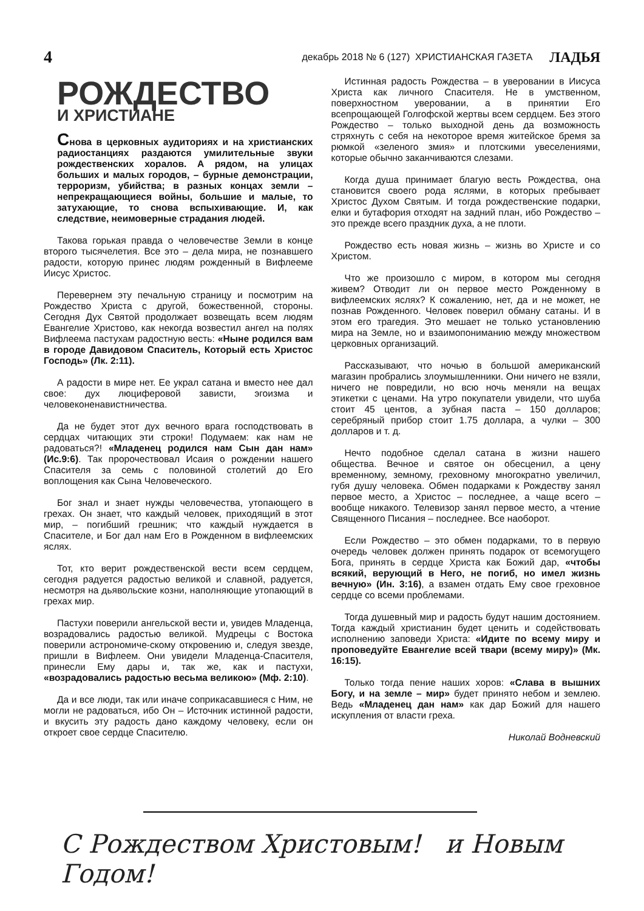4 декабрь 2018 № 6 (127) ХРИСТИАНСКАЯ ГАЗЕТА ЛАДЬЯ
РОЖДЕСТВО
И ХРИСТИАНЕ
Снова в церковных аудиториях и на христианских радиостанциях раздаются умилительные звуки рождественских хоралов. А рядом, на улицах больших и малых городов, – бурные демонстрации, терроризм, убийства; в разных концах земли – непрекращающиеся войны, большие и малые, то затухающие, то снова вспыхивающие. И, как следствие, неимоверные страдания людей.
Такова горькая правда о человечестве Земли в конце второго тысячелетия. Все это – дела мира, не познавшего радости, которую принес людям рожденный в Вифлееме Иисус Христос.
Перевернем эту печальную страницу и посмотрим на Рождество Христа с другой, божественной, стороны. Сегодня Дух Святой продолжает возвещать всем людям Евангелие Христово, как некогда возвестил ангел на полях Вифлеема пастухам радостную весть: «Ныне родился вам в городе Давидовом Спаситель, Который есть Христос Господь» (Лк. 2:11).
А радости в мире нет. Ее украл сатана и вместо нее дал свое: дух люциферовой зависти, эгоизма и человеконенавистничества.
Да не будет этот дух вечного врага господствовать в сердцах читающих эти строки! Подумаем: как нам не радоваться?! «Младенец родился нам Сын дан нам» (Ис.9:6). Так пророчествовал Исаия о рождении нашего Спасителя за семь с половиной столетий до Его воплощения как Сына Человеческого.
Бог знал и знает нужды человечества, утопающего в грехах. Он знает, что каждый человек, приходящий в этот мир, – погибший грешник; что каждый нуждается в Спасителе, и Бог дал нам Его в Рожденном в вифлеемских яслях.
Тот, кто верит рождественской вести всем сердцем, сегодня радуется радостью великой и славной, радуется, несмотря на дьявольские козни, наполняющие утопающий в грехах мир.
Пастухи поверили ангельской вести и, увидев Младенца, возрадовались радостью великой. Мудрецы с Востока поверили астрономиче-скому откровению и, следуя звезде, пришли в Вифлеем. Они увидели Младенца-Спасителя, принесли Ему дары и, так же, как и пастухи, «возрадовались радостью весьма великою» (Мф. 2:10).
Да и все люди, так или иначе соприкасавшиеся с Ним, не могли не радоваться, ибо Он – Источник истинной радости, и вкусить эту радость дано каждому человеку, если он откроет свое сердце Спасителю.
Истинная радость Рождества – в уверовании в Иисуса Христа как личного Спасителя. Не в умственном, поверхностном уверовании, а в принятии Его всепрощающей Голгофской жертвы всем сердцем. Без этого Рождество – только выходной день да возможность стряхнуть с себя на некоторое время житейское бремя за рюмкой «зеленого змия» и плотскими увеселениями, которые обычно заканчиваются слезами.
Когда душа принимает благую весть Рождества, она становится своего рода яслями, в которых пребывает Христос Духом Святым. И тогда рождественские подарки, елки и бутафория отходят на задний план, ибо Рождество – это прежде всего праздник духа, а не плоти.
Рождество есть новая жизнь – жизнь во Христе и со Христом.
Что же произошло с миром, в котором мы сегодня живем? Отводит ли он первое место Рожденному в вифлеемских яслях? К сожалению, нет, да и не может, не познав Рожденного. Человек поверил обману сатаны. И в этом его трагедия. Это мешает не только установлению мира на Земле, но и взаимопониманию между множеством церковных организаций.
Рассказывают, что ночью в большой американский магазин пробрались злоумышленники. Они ничего не взяли, ничего не повредили, но всю ночь меняли на вещах этикетки с ценами. На утро покупатели увидели, что шуба стоит 45 центов, а зубная паста – 150 долларов; серебряный прибор стоит 1.75 доллара, а чулки – 300 долларов и т. д.
Нечто подобное сделал сатана в жизни нашего общества. Вечное и святое он обесценил, а цену временному, земному, греховному многократно увеличил, губя душу человека. Обмен подарками к Рождеству занял первое место, а Христос – последнее, а чаще всего – вообще никакого. Телевизор занял первое место, а чтение Священного Писания – последнее. Все наоборот.
Если Рождество – это обмен подарками, то в первую очередь человек должен принять подарок от всемогущего Бога, принять в сердце Христа как Божий дар, «чтобы всякий, верующий в Него, не погиб, но имел жизнь вечную» (Ин. 3:16), а взамен отдать Ему свое греховное сердце со всеми проблемами.
Тогда душевный мир и радость будут нашим достоянием. Тогда каждый христианин будет ценить и содействовать исполнению заповеди Христа: «Идите по всему миру и проповедуйте Евангелие всей твари (всему миру)» (Мк. 16:15).
Только тогда пение наших хоров: «Слава в вышних Богу, и на земле – мир» будет принято небом и землею. Ведь «Младенец дан нам» как дар Божий для нашего искупления от власти греха.
Николай Водневский
С Рождеством Христовым! и Новым Годом!